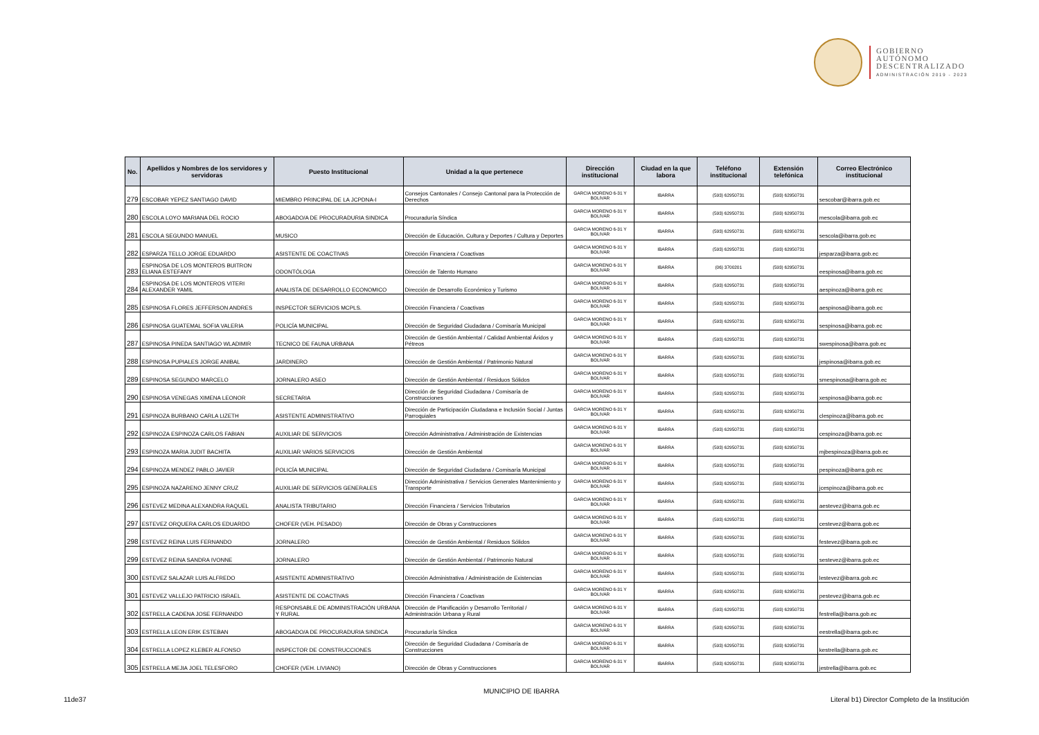GOBIERNO
AUTÓNOMO
DESCENTRALIZADO
ADMINISTRACIÓN 2019 - 2023
| No. | Apellidos y Nombres de los servidores y servidoras | Puesto Institucional | Unidad a la que pertenece | Dirección institucional | Ciudad en la que labora | Teléfono institucional | Extensión telefónica | Correo Electrónico institucional |
| --- | --- | --- | --- | --- | --- | --- | --- | --- |
| 279 | ESCOBAR YEPEZ SANTIAGO DAVID | MIEMBRO PRINCIPAL DE LA JCPDNA-I | Consejos Cantonales / Consejo Cantonal para la Protección de Derechos | GARCIA MORENO 6-31 Y BOLIVAR | IBARRA | (593) 62950731 | (593) 62950731 | sescobar@ibarra.gob.ec |
| 280 | ESCOLA LOYO MARIANA DEL ROCIO | ABOGADO/A DE PROCURADURIA SINDICA | Procuraduría Síndica | GARCIA MORENO 6-31 Y BOLIVAR | IBARRA | (593) 62950731 | (593) 62950731 | mescola@ibarra.gob.ec |
| 281 | ESCOLA SEGUNDO MANUEL | MUSICO | Dirección de Educación, Cultura y Deportes / Cultura y Deportes | GARCIA MORENO 6-31 Y BOLIVAR | IBARRA | (593) 62950731 | (593) 62950731 | sescola@ibarra.gob.ec |
| 282 | ESPARZA TELLO JORGE EDUARDO | ASISTENTE DE COACTIVAS | Dirección Financiera / Coactivas | GARCIA MORENO 6-31 Y BOLIVAR | IBARRA | (593) 62950731 | (593) 62950731 | jesparza@ibarra.gob.ec |
| 283 | ESPINOSA DE LOS MONTEROS BUITRON ELIANA ESTEFANY | ODONTÓLOGA | Dirección de Talento Humano | GARCIA MORENO 6-31 Y BOLIVAR | IBARRA | (06) 3700201 | (593) 62950731 | eespinosa@ibarra.gob.ec |
| 284 | ESPINOSA DE LOS MONTEROS VITERI ALEXANDER YAMIL | ANALISTA DE DESARROLLO ECONOMICO | Dirección de Desarrollo Económico y Turismo | GARCIA MORENO 6-31 Y BOLIVAR | IBARRA | (593) 62950731 | (593) 62950731 | aespinoza@ibarra.gob.ec |
| 285 | ESPINOSA FLORES JEFFERSON ANDRES | INSPECTOR SERVICIOS MCPLS. | Dirección Financiera / Coactivas | GARCIA MORENO 6-31 Y BOLIVAR | IBARRA | (593) 62950731 | (593) 62950731 | aespinosa@ibarra.gob.ec |
| 286 | ESPINOSA GUATEMAL SOFIA VALERIA | POLICÍA MUNICIPAL | Dirección de Seguridad Ciudadana / Comisaría Municipal | GARCIA MORENO 6-31 Y BOLIVAR | IBARRA | (593) 62950731 | (593) 62950731 | sespinosa@ibarra.gob.ec |
| 287 | ESPINOSA PINEDA SANTIAGO WLADIMIR | TECNICO DE FAUNA URBANA | Dirección de Gestión Ambiental / Calidad Ambiental Áridos y Pétreos | GARCIA MORENO 6-31 Y BOLIVAR | IBARRA | (593) 62950731 | (593) 62950731 | swespinosa@ibarra.gob.ec |
| 288 | ESPINOSA PUPIALES JORGE ANIBAL | JARDINERO | Dirección de Gestión Ambiental / Patrimonio Natural | GARCIA MORENO 6-31 Y BOLIVAR | IBARRA | (593) 62950731 | (593) 62950731 | jespinosa@ibarra.gob.ec |
| 289 | ESPINOSA SEGUNDO MARCELO | JORNALERO ASEO | Dirección de Gestión Ambiental / Residuos Sólidos | GARCIA MORENO 6-31 Y BOLIVAR | IBARRA | (593) 62950731 | (593) 62950731 | smespinosa@ibarra.gob.ec |
| 290 | ESPINOSA VENEGAS XIMENA LEONOR | SECRETARIA | Dirección de Seguridad Ciudadana / Comisaría de Construcciones | GARCIA MORENO 6-31 Y BOLIVAR | IBARRA | (593) 62950731 | (593) 62950731 | xespinosa@ibarra.gob.ec |
| 291 | ESPINOZA BURBANO CARLA LIZETH | ASISTENTE ADMINISTRATIVO | Dirección de Participación Ciudadana e Inclusión Social / Juntas Parroquiales | GARCIA MORENO 6-31 Y BOLIVAR | IBARRA | (593) 62950731 | (593) 62950731 | clespinoza@ibarra.gob.ec |
| 292 | ESPINOZA ESPINOZA CARLOS FABIAN | AUXILIAR DE SERVICIOS | Dirección Administrativa / Administración de Existencias | GARCIA MORENO 6-31 Y BOLIVAR | IBARRA | (593) 62950731 | (593) 62950731 | cespinoza@ibarra.gob.ec |
| 293 | ESPINOZA MARIA JUDIT BACHITA | AUXILIAR VARIOS SERVICIOS | Dirección de Gestión Ambiental | GARCIA MORENO 6-31 Y BOLIVAR | IBARRA | (593) 62950731 | (593) 62950731 | mjbespinoza@ibarra.gob.ec |
| 294 | ESPINOZA MENDEZ PABLO JAVIER | POLICÍA MUNICIPAL | Dirección de Seguridad Ciudadana / Comisaría Municipal | GARCIA MORENO 6-31 Y BOLIVAR | IBARRA | (593) 62950731 | (593) 62950731 | pespinoza@ibarra.gob.ec |
| 295 | ESPINOZA NAZARENO JENNY CRUZ | AUXILIAR DE SERVICIOS GENERALES | Dirección Administrativa / Servicios Generales Mantenimiento y Transporte | GARCIA MORENO 6-31 Y BOLIVAR | IBARRA | (593) 62950731 | (593) 62950731 | jcespinoza@ibarra.gob.ec |
| 296 | ESTEVEZ MEDINA ALEXANDRA RAQUEL | ANALISTA TRIBUTARIO | Dirección Financiera / Servicios Tributarios | GARCIA MORENO 6-31 Y BOLIVAR | IBARRA | (593) 62950731 | (593) 62950731 | aestevez@ibarra.gob.ec |
| 297 | ESTEVEZ ORQUERA CARLOS EDUARDO | CHOFER (VEH. PESADO) | Dirección de Obras y Construcciones | GARCIA MORENO 6-31 Y BOLIVAR | IBARRA | (593) 62950731 | (593) 62950731 | cestevez@ibarra.gob.ec |
| 298 | ESTEVEZ REINA LUIS FERNANDO | JORNALERO | Dirección de Gestión Ambiental / Residuos Sólidos | GARCIA MORENO 6-31 Y BOLIVAR | IBARRA | (593) 62950731 | (593) 62950731 | festevez@ibarra.gob.ec |
| 299 | ESTEVEZ REINA SANDRA IVONNE | JORNALERO | Dirección de Gestión Ambiental / Patrimonio Natural | GARCIA MORENO 6-31 Y BOLIVAR | IBARRA | (593) 62950731 | (593) 62950731 | sestevez@ibarra.gob.ec |
| 300 | ESTEVEZ SALAZAR LUIS ALFREDO | ASISTENTE ADMINISTRATIVO | Dirección Administrativa / Administración de Existencias | GARCIA MORENO 6-31 Y BOLIVAR | IBARRA | (593) 62950731 | (593) 62950731 | lestevez@ibarra.gob.ec |
| 301 | ESTEVEZ VALLEJO PATRICIO ISRAEL | ASISTENTE DE COACTIVAS | Dirección Financiera / Coactivas | GARCIA MORENO 6-31 Y BOLIVAR | IBARRA | (593) 62950731 | (593) 62950731 | pestevez@ibarra.gob.ec |
| 302 | ESTRELLA CADENA JOSE FERNANDO | RESPONSABLE DE ADMINISTRACIÓN URBANA Y RURAL | Dirección de Planificación y Desarrollo Territorial / Administración Urbana y Rural | GARCIA MORENO 6-31 Y BOLIVAR | IBARRA | (593) 62950731 | (593) 62950731 | festrella@ibarra.gob.ec |
| 303 | ESTRELLA LEON ERIK ESTEBAN | ABOGADO/A DE PROCURADURIA SINDICA | Procuraduría Síndica | GARCIA MORENO 6-31 Y BOLIVAR | IBARRA | (593) 62950731 | (593) 62950731 | eestrella@ibarra.gob.ec |
| 304 | ESTRELLA LOPEZ KLEBER ALFONSO | INSPECTOR DE CONSTRUCCIONES | Dirección de Seguridad Ciudadana / Comisaría de Construcciones | GARCIA MORENO 6-31 Y BOLIVAR | IBARRA | (593) 62950731 | (593) 62950731 | kestrella@ibarra.gob.ec |
| 305 | ESTRELLA MEJIA JOEL TELESFORO | CHOFER (VEH. LIVIANO) | Dirección de Obras y Construcciones | GARCIA MORENO 6-31 Y BOLIVAR | IBARRA | (593) 62950731 | (593) 62950731 | jestrella@ibarra.gob.ec |
MUNICIPIO DE IBARRA
11de37
Literal b1) Director Completo de la Institución